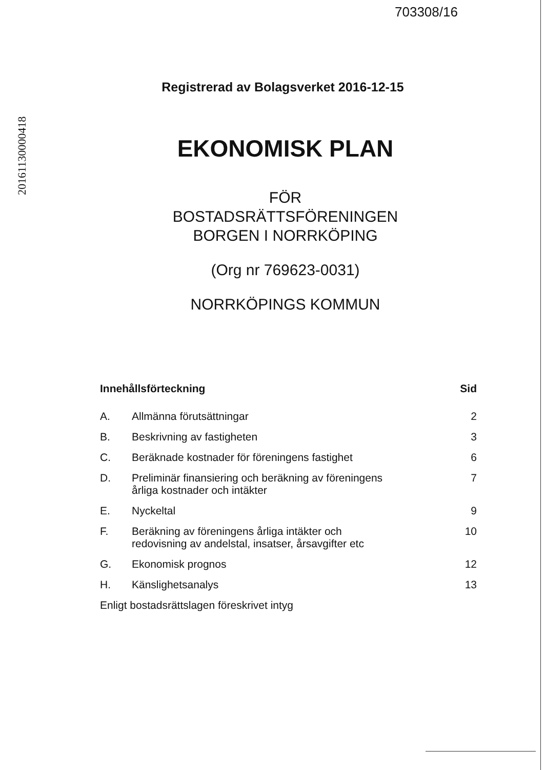703308/16
20161130000418
Registrerad av Bolagsverket 2016-12-15
EKONOMISK PLAN
FÖR
BOSTADSRÄTTSFÖRENINGEN
BORGEN I NORRKÖPING
(Org nr 769623-0031)
NORRKÖPINGS KOMMUN
| Innehållsförteckning | | Sid |
| --- | --- | --- |
| A. | Allmänna förutsättningar | 2 |
| B. | Beskrivning av fastigheten | 3 |
| C. | Beräknade kostnader för föreningens fastighet | 6 |
| D. | Preliminär finansiering och beräkning av föreningens årliga kostnader och intäkter | 7 |
| E. | Nyckeltal | 9 |
| F. | Beräkning av föreningens årliga intäkter och redovisning av andelstal, insatser, årsavgifter etc | 10 |
| G. | Ekonomisk prognos | 12 |
| H. | Känslighetsanalys | 13 |
| Enligt bostadsrättslagen föreskrivet intyg | | |